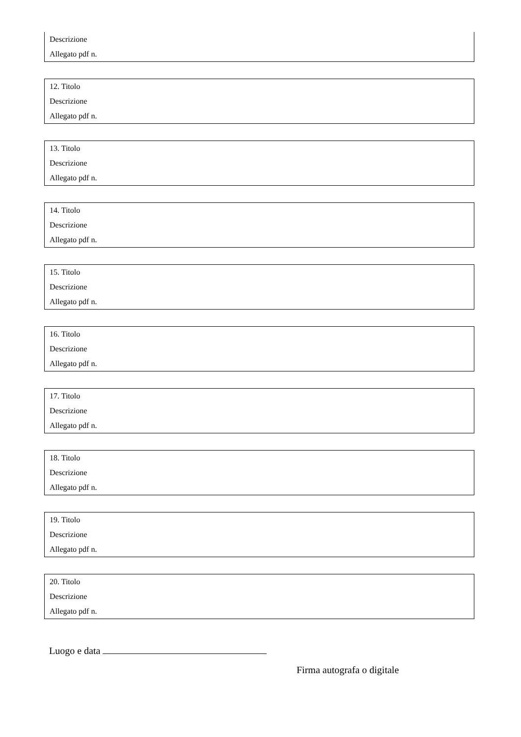Descrizione
Allegato pdf n.
12. Titolo
Descrizione
Allegato pdf n.
13. Titolo
Descrizione
Allegato pdf n.
14. Titolo
Descrizione
Allegato pdf n.
15. Titolo
Descrizione
Allegato pdf n.
16. Titolo
Descrizione
Allegato pdf n.
17. Titolo
Descrizione
Allegato pdf n.
18. Titolo
Descrizione
Allegato pdf n.
19. Titolo
Descrizione
Allegato pdf n.
20. Titolo
Descrizione
Allegato pdf n.
Luogo e data
Firma autografa o digitale